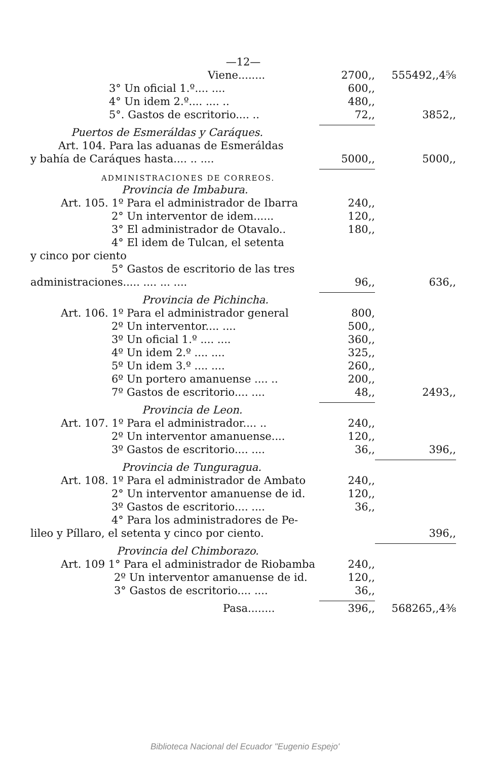| —12— | | |
| Viene........ | 2700,, | 555492,,4⅝ |
| 3° Un oficial 1.º.... .... | 600,, | |
| 4° Un idem 2.º.... .... .. | 480,, | |
| 5°. Gastos de escritorio.... .. | 72,, | 3852,, |
| Puertos de Esmeráldas y Caráques. | | |
| Art. 104. Para las aduanas de Esmeráldas | | |
| y bahía de Caráques hasta.... .. .... | 5000,, | 5000,, |
| ADMINISTRACIONES DE CORREOS. | | |
| Provincia de Imbabura. | | |
| Art. 105. 1º Para el administrador de Ibarra | 240,, | |
| 2° Un interventor de idem...... | 120,, | |
| 3° El administrador de Otavalo.. | 180,, | |
| 4° El idem de Tulcan, el setenta | | |
| y cinco por ciento | | |
| 5° Gastos de escritorio de las tres | | |
| administraciones..... .... ... .... | 96,, | 636,, |
| Provincia de Pichincha. | | |
| Art. 106. 1º Para el administrador general | 800, | |
| 2º Un interventor.... .... | 500,, | |
| 3º Un oficial 1.º .... .... | 360,, | |
| 4º Un idem 2.º .... .... | 325,, | |
| 5º Un idem 3.º .... .... | 260,, | |
| 6º Un portero amanuense .... .. | 200,, | |
| 7º Gastos de escritorio.... .... | 48,, | 2493,, |
| Provincia de Leon. | | |
| Art. 107. 1º Para el administrador.... .. | 240,, | |
| 2º Un interventor amanuense.... | 120,, | |
| 3º Gastos de escritorio.... .... | 36,, | 396,, |
| Provincia de Tunguragua. | | |
| Art. 108. 1º Para el administrador de Ambato | 240,, | |
| 2° Un interventor amanuense de id. | 120,, | |
| 3º Gastos de escritorio.... .... | 36,, | |
| 4° Para los administradores de Pe- | | |
| lileo y Píllaro, el setenta y cinco por ciento. | | 396,, |
| Provincia del Chimborazo. | | |
| Art. 109 1° Para el administrador de Riobamba | 240,, | |
| 2º Un interventor amanuense de id. | 120,, | |
| 3° Gastos de escritorio.... .... | 36,, | |
| Pasa........ | 396,, | 568265,,4⅜ |
Biblioteca Nacional del Ecuador "Eugenio Espejo'